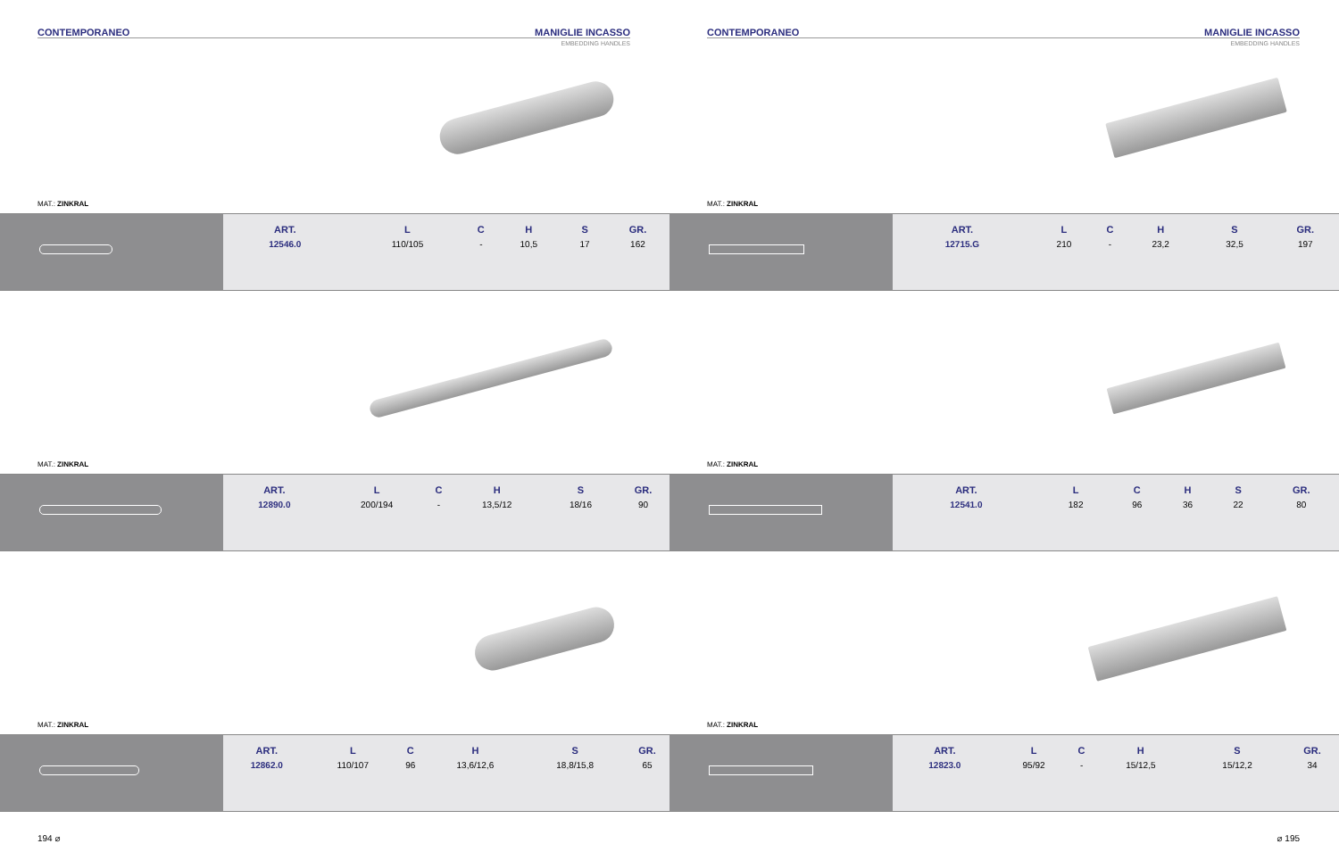CONTEMPORANEO MANIGLIE INCASSO
EMBEDDING HANDLES
MAT.: ZINKRAL
| ART. | L | C | H | S | GR. |
| --- | --- | --- | --- | --- | --- |
| 12546.0 | 110/105 | - | 10,5 | 17 | 162 |
MAT.: ZINKRAL
| ART. | L | C | H | S | GR. |
| --- | --- | --- | --- | --- | --- |
| 12890.0 | 200/194 | - | 13,5/12 | 18/16 | 90 |
MAT.: ZINKRAL
| ART. | L | C | H | S | GR. |
| --- | --- | --- | --- | --- | --- |
| 12862.0 | 110/107 | 96 | 13,6/12,6 | 18,8/15,8 | 65 |
194 ⌀
CONTEMPORANEO MANIGLIE INCASSO
EMBEDDING HANDLES
MAT.: ZINKRAL
| ART. | L | C | H | S | GR. |
| --- | --- | --- | --- | --- | --- |
| 12715.G | 210 | - | 23,2 | 32,5 | 197 |
MAT.: ZINKRAL
| ART. | L | C | H | S | GR. |
| --- | --- | --- | --- | --- | --- |
| 12541.0 | 182 | 96 | 36 | 22 | 80 |
MAT.: ZINKRAL
| ART. | L | C | H | S | GR. |
| --- | --- | --- | --- | --- | --- |
| 12823.0 | 95/92 | - | 15/12,5 | 15/12,2 | 34 |
⌀ 195